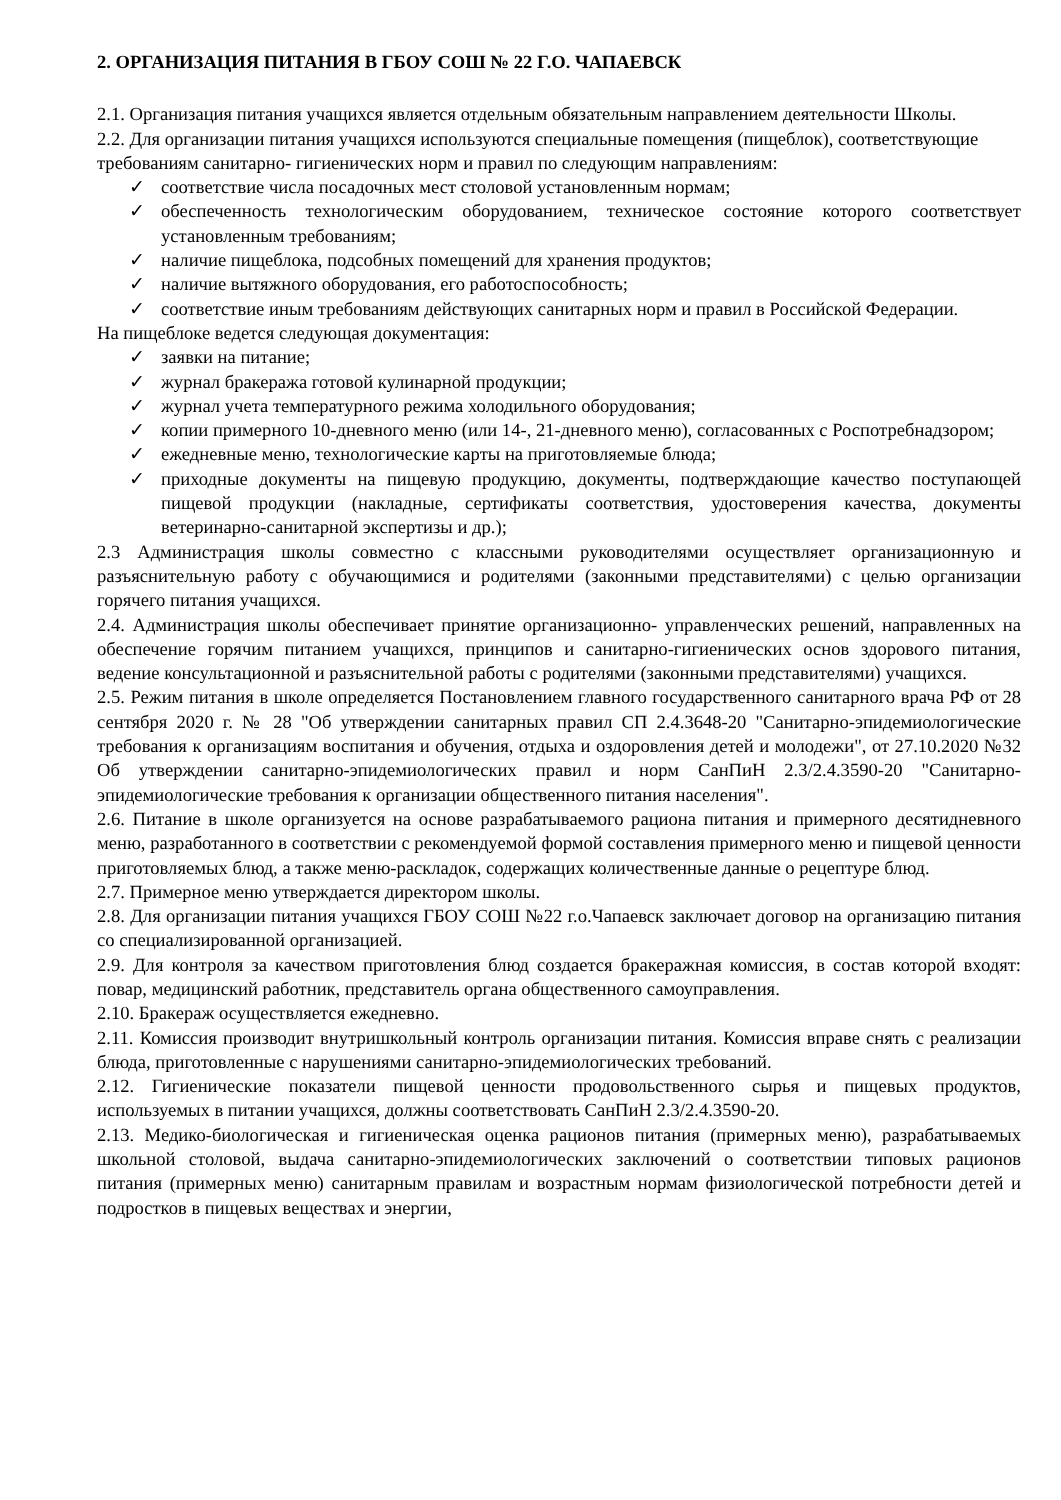2. ОРГАНИЗАЦИЯ ПИТАНИЯ В ГБОУ СОШ № 22 Г.О. ЧАПАЕВСК
2.1. Организация питания учащихся является отдельным обязательным направлением деятельности Школы.
2.2. Для организации питания учащихся используются специальные помещения (пищеблок), соответствующие требованиям санитарно- гигиенических норм и правил по следующим направлениям:
✓ соответствие числа посадочных мест столовой установленным нормам;
✓ обеспеченность технологическим оборудованием, техническое состояние которого соответствует установленным требованиям;
✓ наличие пищеблока, подсобных помещений для хранения продуктов;
✓ наличие вытяжного оборудования, его работоспособность;
✓ соответствие иным требованиям действующих санитарных норм и правил в Российской Федерации.
На пищеблоке ведется следующая документация:
✓ заявки на питание;
✓ журнал бракеража готовой кулинарной продукции;
✓ журнал учета температурного режима холодильного оборудования;
✓ копии примерного 10-дневного меню (или 14-, 21-дневного меню), согласованных с Роспотребнадзором;
✓ ежедневные меню, технологические карты на приготовляемые блюда;
✓ приходные документы на пищевую продукцию, документы, подтверждающие качество поступающей пищевой продукции (накладные, сертификаты соответствия, удостоверения качества, документы ветеринарно-санитарной экспертизы и др.);
2.3 Администрация школы совместно с классными руководителями осуществляет организационную и разъяснительную работу с обучающимися и родителями (законными представителями) с целью организации горячего питания учащихся.
2.4. Администрация школы обеспечивает принятие организационно- управленческих решений, направленных на обеспечение горячим питанием учащихся, принципов и санитарно-гигиенических основ здорового питания, ведение консультационной и разъяснительной работы с родителями (законными представителями) учащихся.
2.5. Режим питания в школе определяется Постановлением главного государственного санитарного врача РФ от 28 сентября 2020 г. № 28 "Об утверждении санитарных правил СП 2.4.3648-20 "Санитарно-эпидемиологические требования к организациям воспитания и обучения, отдыха и оздоровления детей и молодежи", от 27.10.2020 №32 Об утверждении санитарно-эпидемиологических правил и норм СанПиН 2.3/2.4.3590-20 "Санитарно-эпидемиологические требования к организации общественного питания населения".
2.6. Питание в школе организуется на основе разрабатываемого рациона питания и примерного десятидневного меню, разработанного в соответствии с рекомендуемой формой составления примерного меню и пищевой ценности приготовляемых блюд, а также меню-раскладок, содержащих количественные данные о рецептуре блюд.
2.7. Примерное меню утверждается директором школы.
2.8. Для организации питания учащихся ГБОУ СОШ №22 г.о.Чапаевск заключает договор на организацию питания со специализированной организацией.
2.9. Для контроля за качеством приготовления блюд создается бракеражная комиссия, в состав которой входят: повар, медицинский работник, представитель органа общественного самоуправления.
2.10. Бракераж осуществляется ежедневно.
2.11. Комиссия производит внутришкольный контроль организации питания. Комиссия вправе снять с реализации блюда, приготовленные с нарушениями санитарно-эпидемиологических требований.
2.12. Гигиенические показатели пищевой ценности продовольственного сырья и пищевых продуктов, используемых в питании учащихся, должны соответствовать СанПиН 2.3/2.4.3590-20.
2.13. Медико-биологическая и гигиеническая оценка рационов питания (примерных меню), разрабатываемых школьной столовой, выдача санитарно-эпидемиологических заключений о соответствии типовых рационов питания (примерных меню) санитарным правилам и возрастным нормам физиологической потребности детей и подростков в пищевых веществах и энергии,